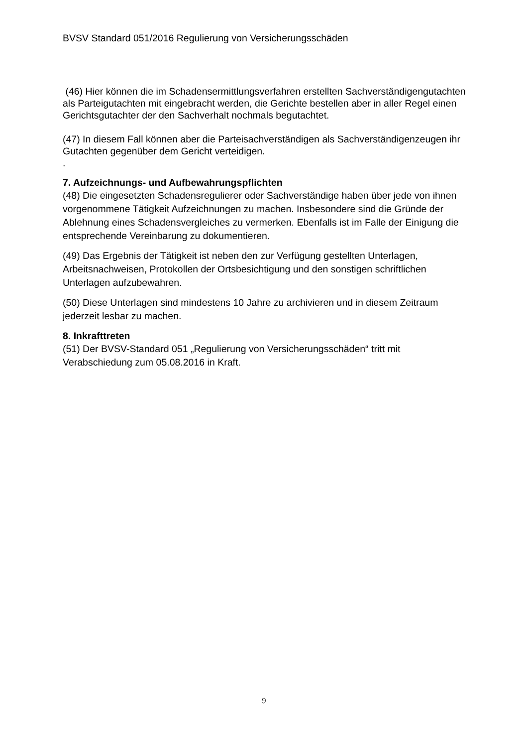BVSV Standard 051/2016 Regulierung von Versicherungsschäden
(46) Hier können die im Schadensermittlungsverfahren erstellten Sachverständigengutachten als Parteigutachten mit eingebracht werden, die Gerichte bestellen aber in aller Regel einen Gerichtsgutachter der den Sachverhalt nochmals begutachtet.
(47) In diesem Fall können aber die Parteisachverständigen als Sachverständigenzeugen ihr Gutachten gegenüber dem Gericht verteidigen.
.
7. Aufzeichnungs- und Aufbewahrungspflichten
(48) Die eingesetzten Schadensregulierer oder Sachverständige haben über jede von ihnen vorgenommene Tätigkeit Aufzeichnungen zu machen. Insbesondere sind die Gründe der Ablehnung eines Schadensvergleiches zu vermerken. Ebenfalls ist im Falle der Einigung die entsprechende Vereinbarung zu dokumentieren.
(49) Das Ergebnis der Tätigkeit ist neben den zur Verfügung gestellten Unterlagen, Arbeitsnachweisen, Protokollen der Ortsbesichtigung und den sonstigen schriftlichen Unterlagen aufzubewahren.
(50) Diese Unterlagen sind mindestens 10 Jahre zu archivieren und in diesem Zeitraum jederzeit lesbar zu machen.
8. Inkrafttreten
(51) Der BVSV-Standard 051 „Regulierung von Versicherungsschäden“ tritt mit Verabschiedung zum 05.08.2016 in Kraft.
9